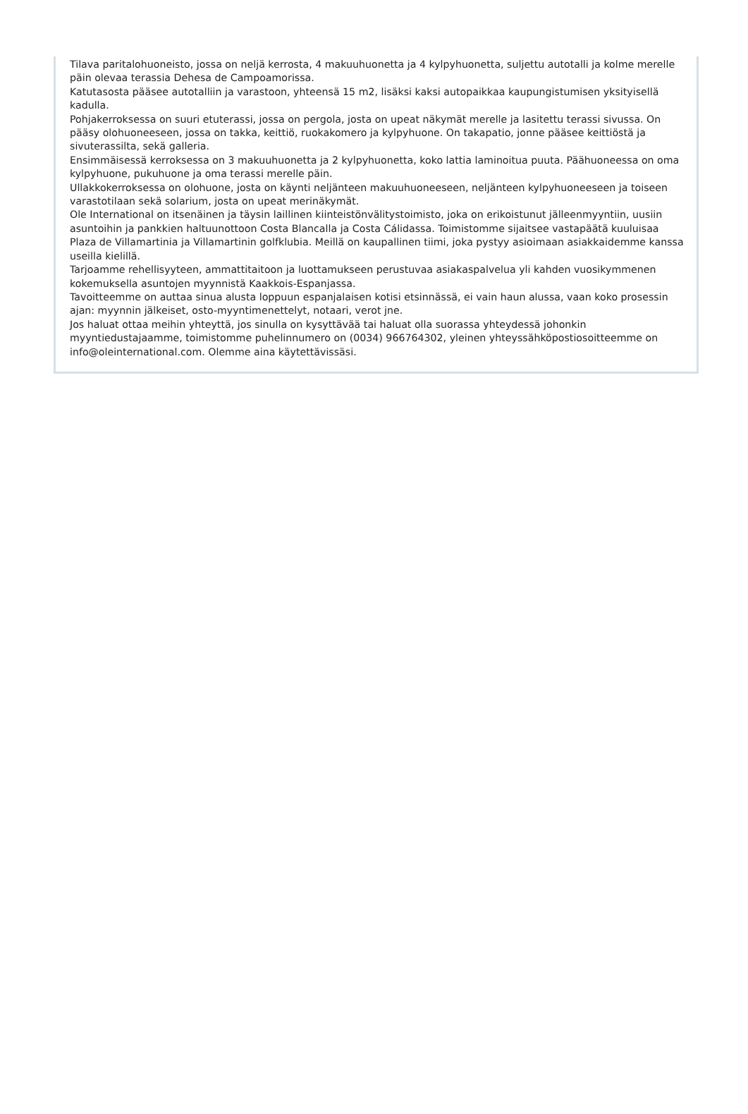Tilava paritalohuoneisto, jossa on neljä kerrosta, 4 makuuhuonetta ja 4 kylpyhuonetta, suljettu autotalli ja kolme merelle päin olevaa terassia Dehesa de Campoamorissa.
Katutasosta pääsee autotalliin ja varastoon, yhteensä 15 m2, lisäksi kaksi autopaikkaa kaupungistumisen yksityisellä kadulla.
Pohjakerroksessa on suuri etuterassi, jossa on pergola, josta on upeat näkymät merelle ja lasitettu terassi sivussa. On pääsy olohuoneeseen, jossa on takka, keittiö, ruokakomero ja kylpyhuone. On takapatio, jonne pääsee keittiöstä ja sivuterassilta, sekä galleria.
Ensimmäisessä kerroksessa on 3 makuuhuonetta ja 2 kylpyhuonetta, koko lattia laminoitua puuta. Päähuoneessa on oma kylpyhuone, pukuhuone ja oma terassi merelle päin.
Ullakkokerroksessa on olohuone, josta on käynti neljänteen makuuhuoneeseen, neljänteen kylpyhuoneeseen ja toiseen varastotilaan sekä solarium, josta on upeat merinäkymät.
Ole International on itsenäinen ja täysin laillinen kiinteistönvälitystoimisto, joka on erikoistunut jälleenmyyntiin, uusiin asuntoihin ja pankkien haltuunottoon Costa Blancalla ja Costa Cálidassa. Toimistomme sijaitsee vastapäätä kuuluisaa Plaza de Villamartinia ja Villamartinin golfklubia. Meillä on kaupallinen tiimi, joka pystyy asioimaan asiakkaidemme kanssa useilla kielillä.
Tarjoamme rehellisyyteen, ammattitaitoon ja luottamukseen perustuvaa asiakaspalvelua yli kahden vuosikymmenen kokemuksella asuntojen myynnistä Kaakkois-Espanjassa.
Tavoitteemme on auttaa sinua alusta loppuun espanjalaisen kotisi etsinnässä, ei vain haun alussa, vaan koko prosessin ajan: myynnin jälkeiset, osto-myyntimenettelyt, notaari, verot jne.
Jos haluat ottaa meihin yhteyttä, jos sinulla on kysyttävää tai haluat olla suorassa yhteydessä johonkin myyntiedustajaamme, toimistomme puhelinnumero on (0034) 966764302, yleinen yhteyssähköpostiosoitteemme on info@oleinternational.com. Olemme aina käytettävissäsi.